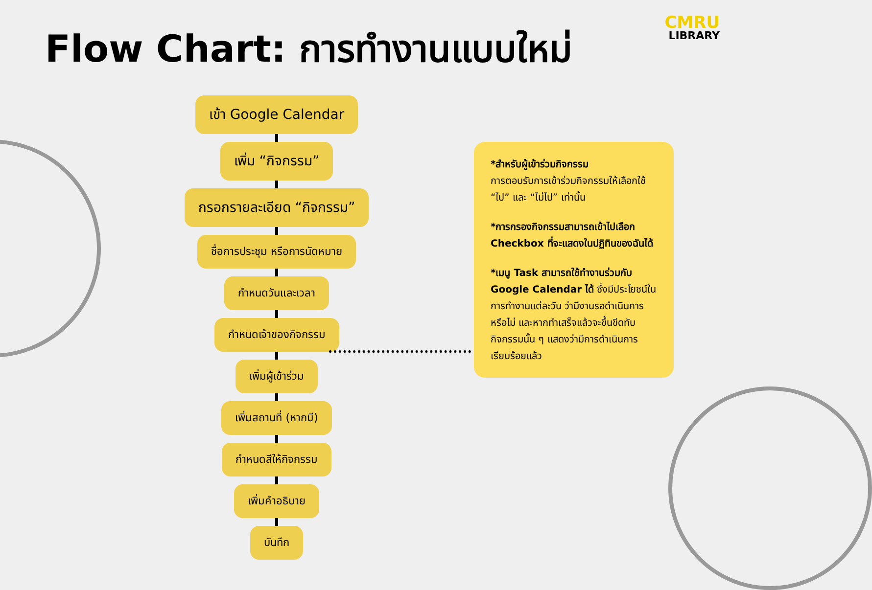Flow Chart: การทำงานแบบใหม่
CMRU
LIBRARY
เข้า Google Calendar
เพิ่ม “กิจกรรม”
กรอกรายละเอียด “กิจกรรม”
ชื่อการประชุม หรือการนัดหมาย
กำหนดวันและเวลา
กำหนดเจ้าของกิจกรรม
เพิ่มผู้เข้าร่วม
เพิ่มสถานที่ (หากมี)
กำหนดสีให้กิจกรรม
เพิ่มคำอธิบาย
บันทึก
*สำหรับผู้เข้าร่วมกิจกรรม
การตอบรับการเข้าร่วมกิจกรรมให้เลือกใช้ “ไป” และ “ไม่ไป” เท่านั้น
*การกรองกิจกรรมสามารถเข้าไปเลือก Checkbox ที่จะแสดงในปฏิทินของฉันได้
*เมนู Task สามารถใช้ทำงานร่วมกับ Google Calendar ได้ ซึ่งมีประโยชน์ในการทำงานแต่ละวัน ว่ามีงานรอดำเนินการหรือไม่ และหากทำเสร็จแล้วจะขึ้นขีดทับกิจกรรมนั้น ๆ แสดงว่ามีการดำเนินการเรียบร้อยแล้ว